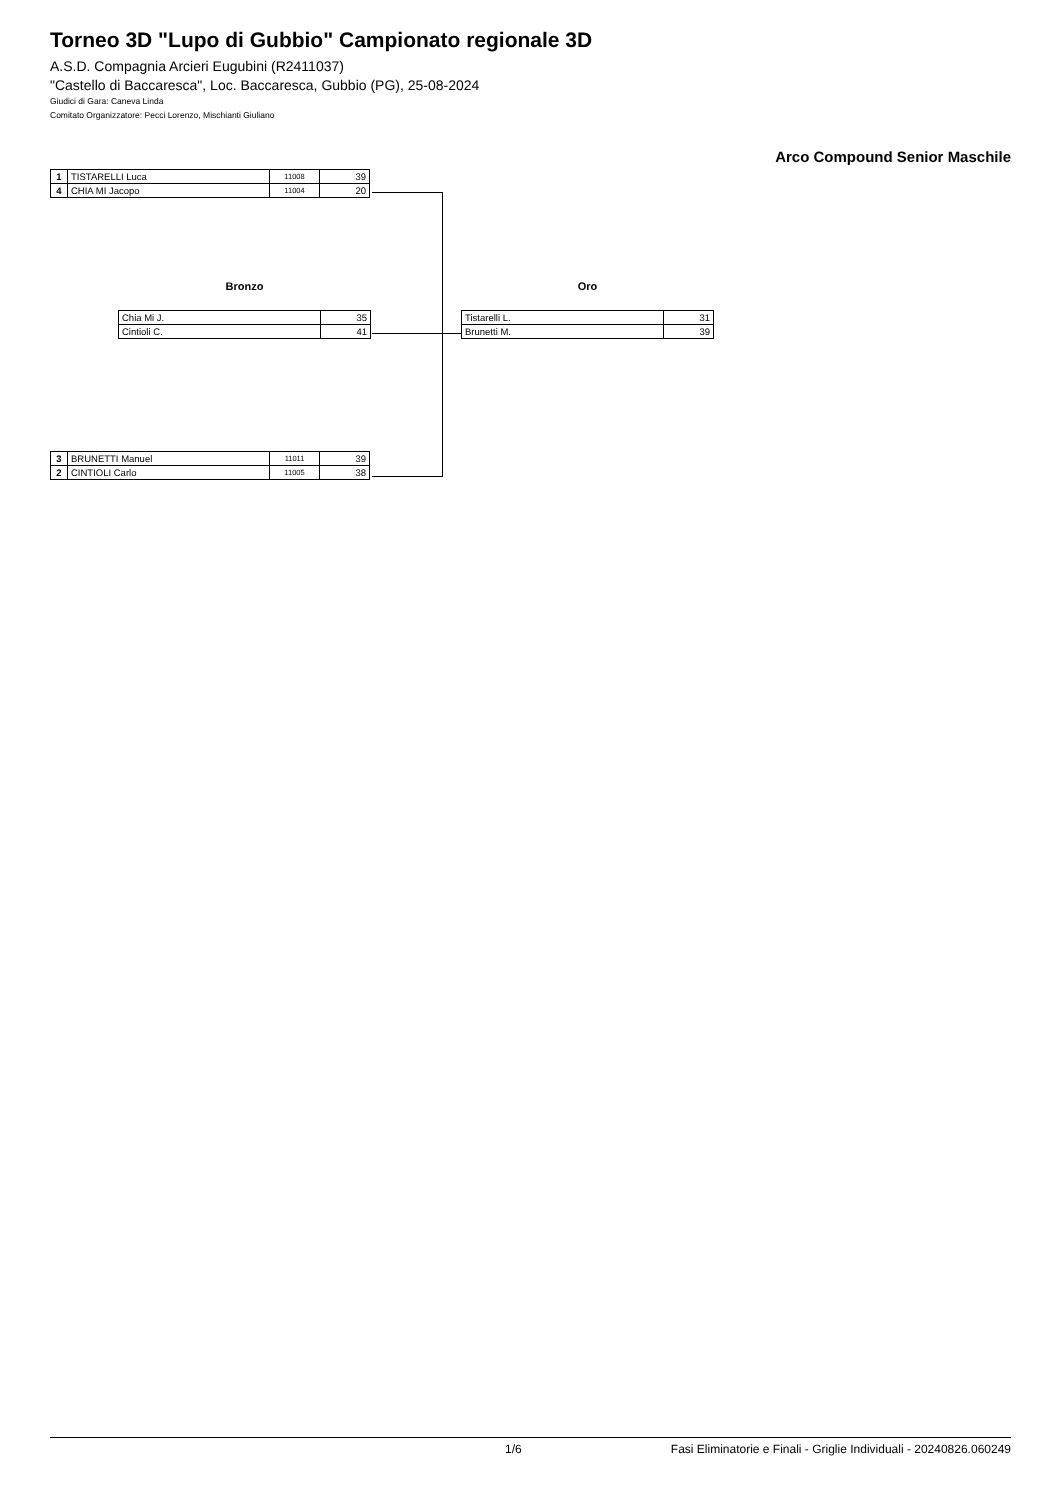Torneo 3D "Lupo di Gubbio" Campionato regionale 3D
A.S.D. Compagnia Arcieri Eugubini (R2411037)
"Castello di Baccaresca", Loc. Baccaresca, Gubbio (PG), 25-08-2024
Giudici di Gara: Caneva Linda
Comitato Organizzatore: Pecci Lorenzo, Mischianti Giuliano
Arco Compound Senior Maschile
| 1 | TISTARELLI Luca | 11008 | 39 |
| 4 | CHIA MI Jacopo | 11004 | 20 |
Bronzo
| Chia Mi J. | 35 |
| Cintioli C. | 41 |
Oro
| Tistarelli L. | 31 |
| Brunetti M. | 39 |
| 3 | BRUNETTI Manuel | 11011 | 39 |
| 2 | CINTIOLI Carlo | 11005 | 38 |
1/6 Fasi Eliminatorie e Finali - Griglie Individuali - 20240826.060249